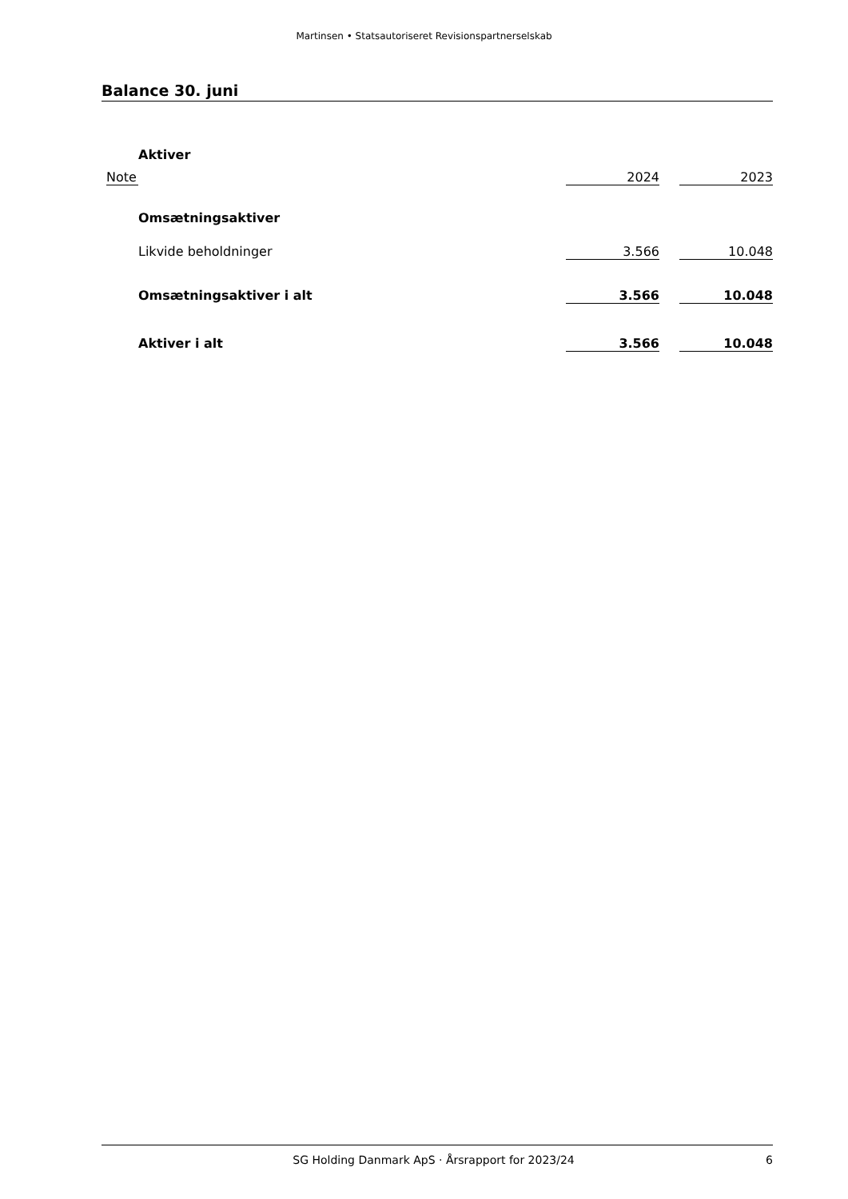Martinsen • Statsautoriseret Revisionspartnerselskab
Balance 30. juni
| | Aktiver | | | |
| Note | | 2024 | | 2023 |
| | Omsætningsaktiver | | | |
| | Likvide beholdninger | 3.566 | | 10.048 |
| | Omsætningsaktiver i alt | 3.566 | | 10.048 |
| | Aktiver i alt | 3.566 | | 10.048 |
SG Holding Danmark ApS · Årsrapport for 2023/24 6